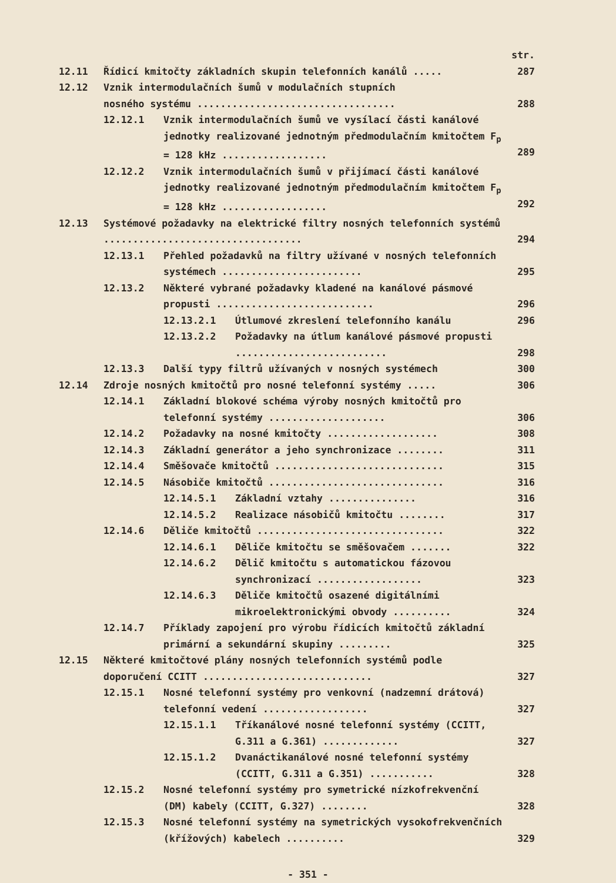str.
12.11 Řídicí kmitočty základních skupin telefonních kanálů ..... 287
12.12 Vznik intermodulačních šumů v modulačních stupních
nosného systému ..................................
288
12.12.1 Vznik intermodulačních šumů ve vysílací části kanálové jednotky realizované jednotným předmodulačním kmitočtem F<sub>p</sub> = 128 kHz ..................
289
12.12.2 Vznik intermodulačních šumů v přijímací části kanálové jednotky realizované jednotným předmodulačním kmitočtem F<sub>p</sub> = 128 kHz ..................
292
12.13 Systémové požadavky na elektrické filtry nosných telefonních systémů ..................................
294
12.13.1 Přehled požadavků na filtry užívané v nosných telefonních systémech ........................
295
12.13.2 Některé vybrané požadavky kladené na kanálové pásmové propusti ...........................
296
12.13.2.1 Útlumové zkreslení telefonního kanálu 296
12.13.2.2 Požadavky na útlum kanálové pásmové propusti ..........................
298
12.13.3 Další typy filtrů užívaných v nosných systémech 300
12.14 Zdroje nosných kmitočtů pro nosné telefonní systémy ..... 306
12.14.1 Základní blokové schéma výroby nosných kmitočtů pro telefonní systémy ....................
306
12.14.2 Požadavky na nosné kmitočty ................... 308
12.14.3 Základní generátor a jeho synchronizace ........ 311
12.14.4 Směšovače kmitočtů ............................. 315
12.14.5 Násobiče kmitočtů .............................. 316
12.14.5.1 Základní vztahy ............... 316
12.14.5.2 Realizace násobičů kmitočtu ........ 317
12.14.6 Děliče kmitočtů ................................ 322
12.14.6.1 Děliče kmitočtu se směšovačem ....... 322
12.14.6.2 Dělič kmitočtu s automatickou fázovou synchronizací ..................
323
12.14.6.3 Děliče kmitočtů osazené digitálními mikroelektronickými obvody ..........
324
12.14.7 Příklady zapojení pro výrobu řídicích kmitočtů základní primární a sekundární skupiny .........
325
12.15 Některé kmitočtové plány nosných telefonních systémů podle doporučení CCITT .............................
327
12.15.1 Nosné telefonní systémy pro venkovní (nadzemní drátová) telefonní vedení ..................
327
12.15.1.1 Tříkanálové nosné telefonní systémy (CCITT, G.311 a G.361) .............
327
12.15.1.2 Dvanáctikanálové nosné telefonní systémy (CCITT, G.311 a G.351) ...........
328
12.15.2 Nosné telefonní systémy pro symetrické nízkofrekvenční (DM) kabely (CCITT, G.327) ........
328
12.15.3 Nosné telefonní systémy na symetrických vysokofrekvenčních (křížových) kabelech ..........
329
- 351 -